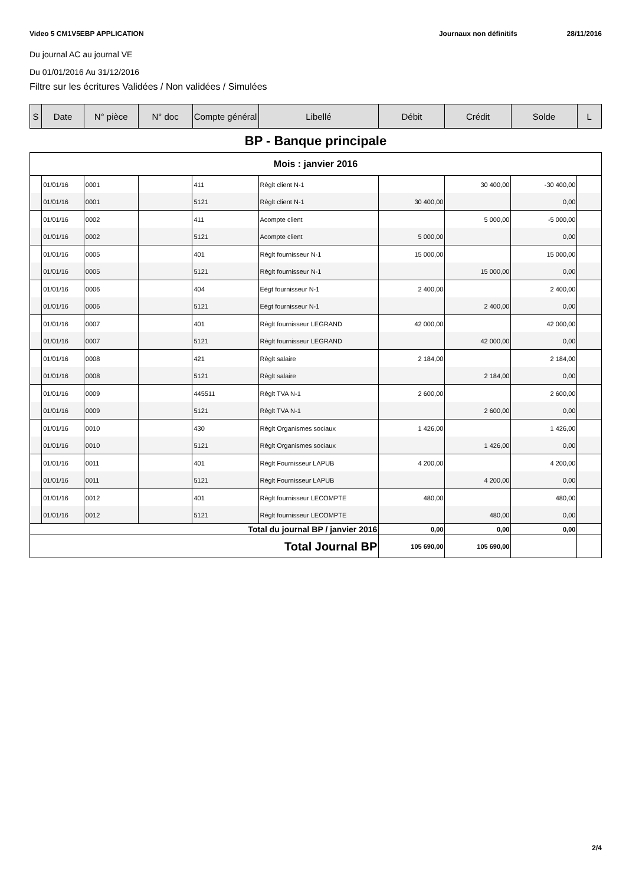Video 5 CM1V5EBP APPLICATION Journaux non définitifs 28/11/2016
Du journal AC au journal VE
Du 01/01/2016 Au 31/12/2016
Filtre sur les écritures Validées / Non validées / Simulées
| S | Date | N° pièce | N° doc | Compte général | Libellé | Débit | Crédit | Solde | L |
| --- | --- | --- | --- | --- | --- | --- | --- | --- | --- |
BP - Banque principale
| Mois : janvier 2016 | | | | | | | | | |
| | 01/01/16 | 0001 | | 411 | Règlt client N-1 | | 30 400,00 | -30 400,00 | |
| | 01/01/16 | 0001 | | 5121 | Règlt client N-1 | 30 400,00 | | 0,00 | |
| | 01/01/16 | 0002 | | 411 | Acompte client | | 5 000,00 | -5 000,00 | |
| | 01/01/16 | 0002 | | 5121 | Acompte client | 5 000,00 | | 0,00 | |
| | 01/01/16 | 0005 | | 401 | Règlt fournisseur N-1 | 15 000,00 | | 15 000,00 | |
| | 01/01/16 | 0005 | | 5121 | Règlt fournisseur N-1 | | 15 000,00 | 0,00 | |
| | 01/01/16 | 0006 | | 404 | Eègt fournisseur N-1 | 2 400,00 | | 2 400,00 | |
| | 01/01/16 | 0006 | | 5121 | Eègt fournisseur N-1 | | 2 400,00 | 0,00 | |
| | 01/01/16 | 0007 | | 401 | Règlt fournisseur LEGRAND | 42 000,00 | | 42 000,00 | |
| | 01/01/16 | 0007 | | 5121 | Règlt fournisseur LEGRAND | | 42 000,00 | 0,00 | |
| | 01/01/16 | 0008 | | 421 | Règlt salaire | 2 184,00 | | 2 184,00 | |
| | 01/01/16 | 0008 | | 5121 | Règlt salaire | | 2 184,00 | 0,00 | |
| | 01/01/16 | 0009 | | 445511 | Règlt TVA N-1 | 2 600,00 | | 2 600,00 | |
| | 01/01/16 | 0009 | | 5121 | Règlt TVA N-1 | | 2 600,00 | 0,00 | |
| | 01/01/16 | 0010 | | 430 | Règlt Organismes sociaux | 1 426,00 | | 1 426,00 | |
| | 01/01/16 | 0010 | | 5121 | Règlt Organismes sociaux | | 1 426,00 | 0,00 | |
| | 01/01/16 | 0011 | | 401 | Règlt Fournisseur LAPUB | 4 200,00 | | 4 200,00 | |
| | 01/01/16 | 0011 | | 5121 | Règlt Fournisseur LAPUB | | 4 200,00 | 0,00 | |
| | 01/01/16 | 0012 | | 401 | Règlt fournisseur LECOMPTE | 480,00 | | 480,00 | |
| | 01/01/16 | 0012 | | 5121 | Règlt fournisseur LECOMPTE | | 480,00 | 0,00 | |
| Total du journal BP / janvier 2016 | | | | | | 0,00 | 0,00 | 0,00 | |
| Total Journal BP | | | | | | 105 690,00 | 105 690,00 | | |
2/4